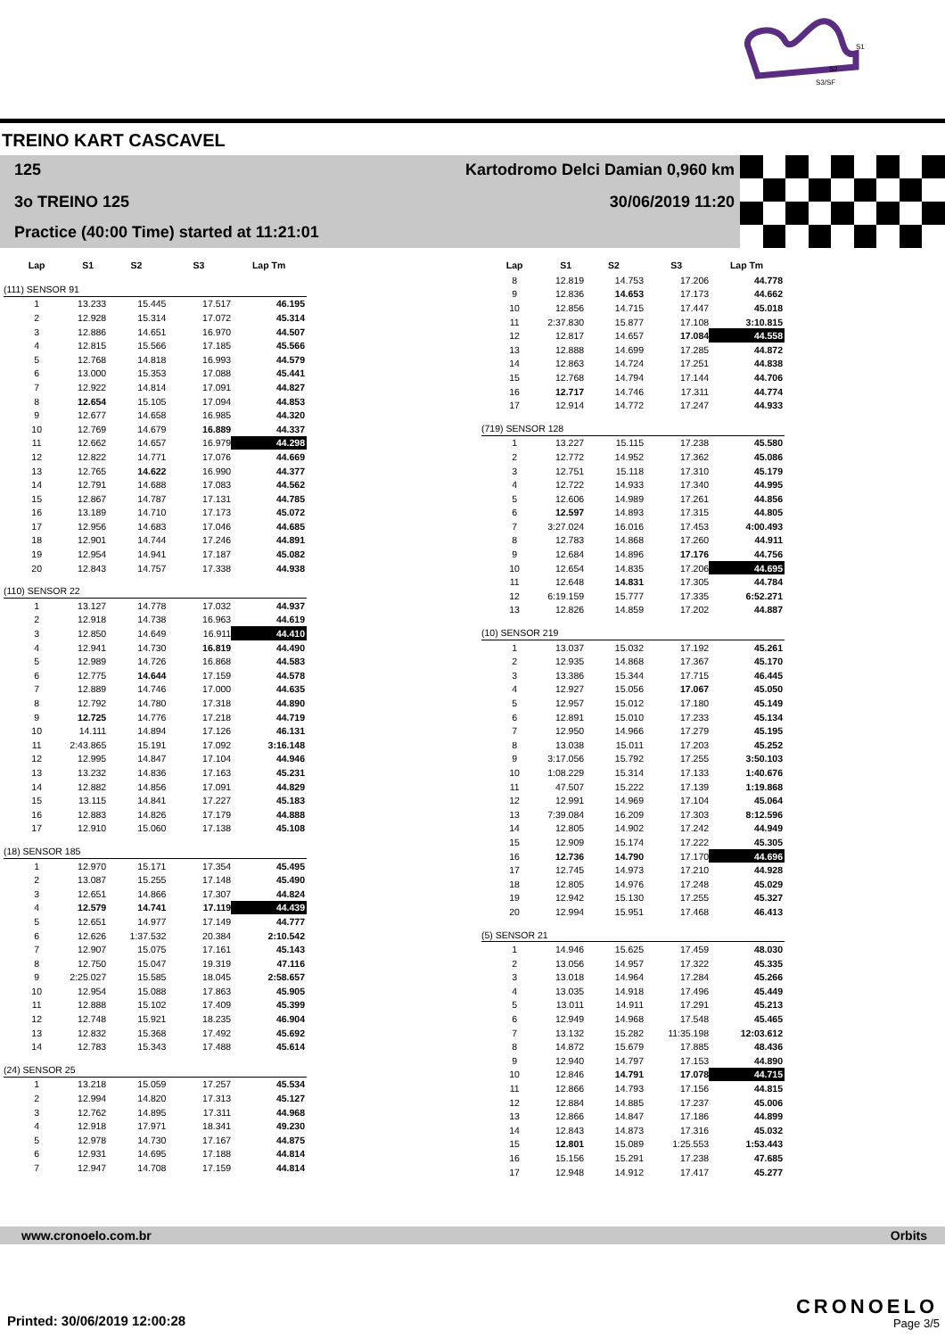S3/SF
S2
S1
TREINO KART CASCAVEL
125
Kartodromo Delci Damian 0,960 km
3o TREINO 125 30/06/2019 11:20
Practice (40:00 Time) started at 11:21:01
| Lap | S1 | S2 | S3 | Lap Tm |
| --- | --- | --- | --- | --- |
| (111) SENSOR 91 | | | | |
| 1 | 13.233 | 15.445 | 17.517 | 46.195 |
| 2 | 12.928 | 15.314 | 17.072 | 45.314 |
| 3 | 12.886 | 14.651 | 16.970 | 44.507 |
| 4 | 12.815 | 15.566 | 17.185 | 45.566 |
| 5 | 12.768 | 14.818 | 16.993 | 44.579 |
| 6 | 13.000 | 15.353 | 17.088 | 45.441 |
| 7 | 12.922 | 14.814 | 17.091 | 44.827 |
| 8 | 12.654 | 15.105 | 17.094 | 44.853 |
| 9 | 12.677 | 14.658 | 16.985 | 44.320 |
| 10 | 12.769 | 14.679 | 16.889 | 44.337 |
| 11 | 12.662 | 14.657 | 16.979 | 44.298 |
| 12 | 12.822 | 14.771 | 17.076 | 44.669 |
| 13 | 12.765 | 14.622 | 16.990 | 44.377 |
| 14 | 12.791 | 14.688 | 17.083 | 44.562 |
| 15 | 12.867 | 14.787 | 17.131 | 44.785 |
| 16 | 13.189 | 14.710 | 17.173 | 45.072 |
| 17 | 12.956 | 14.683 | 17.046 | 44.685 |
| 18 | 12.901 | 14.744 | 17.246 | 44.891 |
| 19 | 12.954 | 14.941 | 17.187 | 45.082 |
| 20 | 12.843 | 14.757 | 17.338 | 44.938 |
| (110) SENSOR 22 | | | | |
| 1 | 13.127 | 14.778 | 17.032 | 44.937 |
| 2 | 12.918 | 14.738 | 16.963 | 44.619 |
| 3 | 12.850 | 14.649 | 16.911 | 44.410 |
| 4 | 12.941 | 14.730 | 16.819 | 44.490 |
| 5 | 12.989 | 14.726 | 16.868 | 44.583 |
| 6 | 12.775 | 14.644 | 17.159 | 44.578 |
| 7 | 12.889 | 14.746 | 17.000 | 44.635 |
| 8 | 12.792 | 14.780 | 17.318 | 44.890 |
| 9 | 12.725 | 14.776 | 17.218 | 44.719 |
| 10 | 14.111 | 14.894 | 17.126 | 46.131 |
| 11 | 2:43.865 | 15.191 | 17.092 | 3:16.148 |
| 12 | 12.995 | 14.847 | 17.104 | 44.946 |
| 13 | 13.232 | 14.836 | 17.163 | 45.231 |
| 14 | 12.882 | 14.856 | 17.091 | 44.829 |
| 15 | 13.115 | 14.841 | 17.227 | 45.183 |
| 16 | 12.883 | 14.826 | 17.179 | 44.888 |
| 17 | 12.910 | 15.060 | 17.138 | 45.108 |
| (18) SENSOR 185 | | | | |
| 1 | 12.970 | 15.171 | 17.354 | 45.495 |
| 2 | 13.087 | 15.255 | 17.148 | 45.490 |
| 3 | 12.651 | 14.866 | 17.307 | 44.824 |
| 4 | 12.579 | 14.741 | 17.119 | 44.439 |
| 5 | 12.651 | 14.977 | 17.149 | 44.777 |
| 6 | 12.626 | 1:37.532 | 20.384 | 2:10.542 |
| 7 | 12.907 | 15.075 | 17.161 | 45.143 |
| 8 | 12.750 | 15.047 | 19.319 | 47.116 |
| 9 | 2:25.027 | 15.585 | 18.045 | 2:58.657 |
| 10 | 12.954 | 15.088 | 17.863 | 45.905 |
| 11 | 12.888 | 15.102 | 17.409 | 45.399 |
| 12 | 12.748 | 15.921 | 18.235 | 46.904 |
| 13 | 12.832 | 15.368 | 17.492 | 45.692 |
| 14 | 12.783 | 15.343 | 17.488 | 45.614 |
| (24) SENSOR 25 | | | | |
| 1 | 13.218 | 15.059 | 17.257 | 45.534 |
| 2 | 12.994 | 14.820 | 17.313 | 45.127 |
| 3 | 12.762 | 14.895 | 17.311 | 44.968 |
| 4 | 12.918 | 17.971 | 18.341 | 49.230 |
| 5 | 12.978 | 14.730 | 17.167 | 44.875 |
| 6 | 12.931 | 14.695 | 17.188 | 44.814 |
| 7 | 12.947 | 14.708 | 17.159 | 44.814 |
| Lap | S1 | S2 | S3 | Lap Tm |
| --- | --- | --- | --- | --- |
| 8 | 12.819 | 14.753 | 17.206 | 44.778 |
| 9 | 12.836 | 14.653 | 17.173 | 44.662 |
| 10 | 12.856 | 14.715 | 17.447 | 45.018 |
| 11 | 2:37.830 | 15.877 | 17.108 | 3:10.815 |
| 12 | 12.817 | 14.657 | 17.084 | 44.558 |
| 13 | 12.888 | 14.699 | 17.285 | 44.872 |
| 14 | 12.863 | 14.724 | 17.251 | 44.838 |
| 15 | 12.768 | 14.794 | 17.144 | 44.706 |
| 16 | 12.717 | 14.746 | 17.311 | 44.774 |
| 17 | 12.914 | 14.772 | 17.247 | 44.933 |
| (719) SENSOR 128 | | | | |
| 1 | 13.227 | 15.115 | 17.238 | 45.580 |
| 2 | 12.772 | 14.952 | 17.362 | 45.086 |
| 3 | 12.751 | 15.118 | 17.310 | 45.179 |
| 4 | 12.722 | 14.933 | 17.340 | 44.995 |
| 5 | 12.606 | 14.989 | 17.261 | 44.856 |
| 6 | 12.597 | 14.893 | 17.315 | 44.805 |
| 7 | 3:27.024 | 16.016 | 17.453 | 4:00.493 |
| 8 | 12.783 | 14.868 | 17.260 | 44.911 |
| 9 | 12.684 | 14.896 | 17.176 | 44.756 |
| 10 | 12.654 | 14.835 | 17.206 | 44.695 |
| 11 | 12.648 | 14.831 | 17.305 | 44.784 |
| 12 | 6:19.159 | 15.777 | 17.335 | 6:52.271 |
| 13 | 12.826 | 14.859 | 17.202 | 44.887 |
| (10) SENSOR 219 | | | | |
| 1 | 13.037 | 15.032 | 17.192 | 45.261 |
| 2 | 12.935 | 14.868 | 17.367 | 45.170 |
| 3 | 13.386 | 15.344 | 17.715 | 46.445 |
| 4 | 12.927 | 15.056 | 17.067 | 45.050 |
| 5 | 12.957 | 15.012 | 17.180 | 45.149 |
| 6 | 12.891 | 15.010 | 17.233 | 45.134 |
| 7 | 12.950 | 14.966 | 17.279 | 45.195 |
| 8 | 13.038 | 15.011 | 17.203 | 45.252 |
| 9 | 3:17.056 | 15.792 | 17.255 | 3:50.103 |
| 10 | 1:08.229 | 15.314 | 17.133 | 1:40.676 |
| 11 | 47.507 | 15.222 | 17.139 | 1:19.868 |
| 12 | 12.991 | 14.969 | 17.104 | 45.064 |
| 13 | 7:39.084 | 16.209 | 17.303 | 8:12.596 |
| 14 | 12.805 | 14.902 | 17.242 | 44.949 |
| 15 | 12.909 | 15.174 | 17.222 | 45.305 |
| 16 | 12.736 | 14.790 | 17.170 | 44.696 |
| 17 | 12.745 | 14.973 | 17.210 | 44.928 |
| 18 | 12.805 | 14.976 | 17.248 | 45.029 |
| 19 | 12.942 | 15.130 | 17.255 | 45.327 |
| 20 | 12.994 | 15.951 | 17.468 | 46.413 |
| (5) SENSOR 21 | | | | |
| 1 | 14.946 | 15.625 | 17.459 | 48.030 |
| 2 | 13.056 | 14.957 | 17.322 | 45.335 |
| 3 | 13.018 | 14.964 | 17.284 | 45.266 |
| 4 | 13.035 | 14.918 | 17.496 | 45.449 |
| 5 | 13.011 | 14.911 | 17.291 | 45.213 |
| 6 | 12.949 | 14.968 | 17.548 | 45.465 |
| 7 | 13.132 | 15.282 | 11:35.198 | 12:03.612 |
| 8 | 14.872 | 15.679 | 17.885 | 48.436 |
| 9 | 12.940 | 14.797 | 17.153 | 44.890 |
| 10 | 12.846 | 14.791 | 17.078 | 44.715 |
| 11 | 12.866 | 14.793 | 17.156 | 44.815 |
| 12 | 12.884 | 14.885 | 17.237 | 45.006 |
| 13 | 12.866 | 14.847 | 17.186 | 44.899 |
| 14 | 12.843 | 14.873 | 17.316 | 45.032 |
| 15 | 12.801 | 15.089 | 1:25.553 | 1:53.443 |
| 16 | 15.156 | 15.291 | 17.238 | 47.685 |
| 17 | 12.948 | 14.912 | 17.417 | 45.277 |
www.cronoelo.com.br Orbits
CRONOELO
Printed: 30/06/2019 12:00:28 Page 3/5